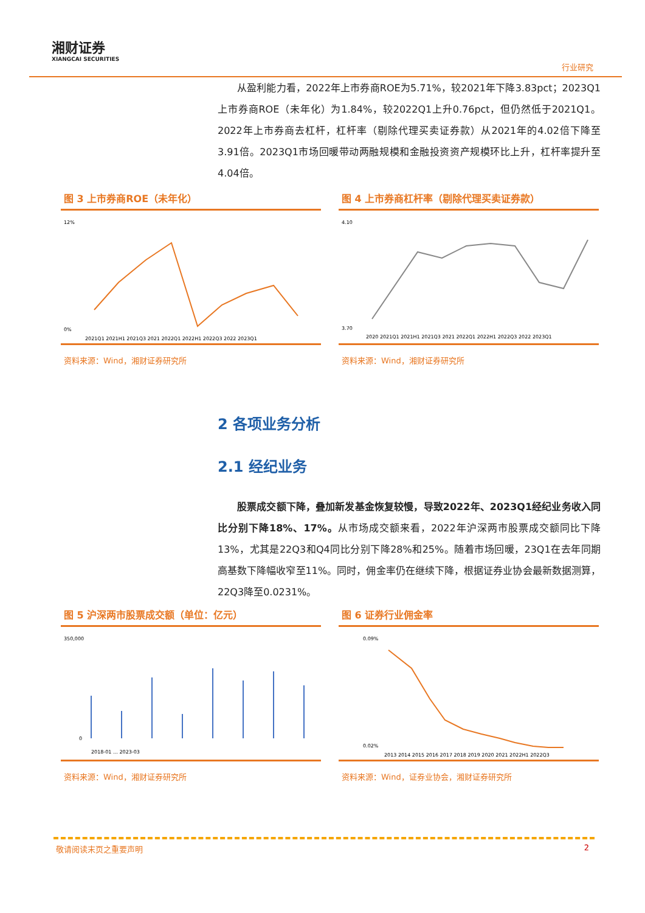湘财证券
XIANGCAI SECURITIES
行业研究
从盈利能力看，2022年上市券商ROE为5.71%，较2021年下降3.83pct；2023Q1上市券商ROE（未年化）为1.84%，较2022Q1上升0.76pct，但仍然低于2021Q1。2022年上市券商去杠杆，杠杆率（剔除代理买卖证券款）从2021年的4.02倍下降至3.91倍。2023Q1市场回暖带动两融规模和金融投资资产规模环比上升，杠杆率提升至4.04倍。
图 3 上市券商ROE（未年化）
12%
0%
2021Q1 2021H1 2021Q3 2021 2022Q1 2022H1 2022Q3 2022 2023Q1
资料来源：Wind，湘财证券研究所
图 4 上市券商杠杆率（剔除代理买卖证券款）
4.10
3.70
2020 2021Q1 2021H1 2021Q3 2021 2022Q1 2022H1 2022Q3 2022 2023Q1
资料来源：Wind，湘财证券研究所
2 各项业务分析
2.1 经纪业务
股票成交额下降，叠加新发基金恢复较慢，导致2022年、2023Q1经纪业务收入同比分别下降18%、17%。从市场成交额来看，2022年沪深两市股票成交额同比下降13%，尤其是22Q3和Q4同比分别下降28%和25%。随着市场回暖，23Q1在去年同期高基数下降幅收窄至11%。同时，佣金率仍在继续下降，根据证券业协会最新数据测算，22Q3降至0.0231%。
图 5 沪深两市股票成交额（单位：亿元）
350,000
0
2018-01 … 2023-03
资料来源：Wind，湘财证券研究所
图 6 证券行业佣金率
0.09%
0.02%
2013 2014 2015 2016 2017 2018 2019 2020 2021 2022H1 2022Q3
资料来源：Wind，证券业协会，湘财证券研究所
敬请阅读末页之重要声明 2